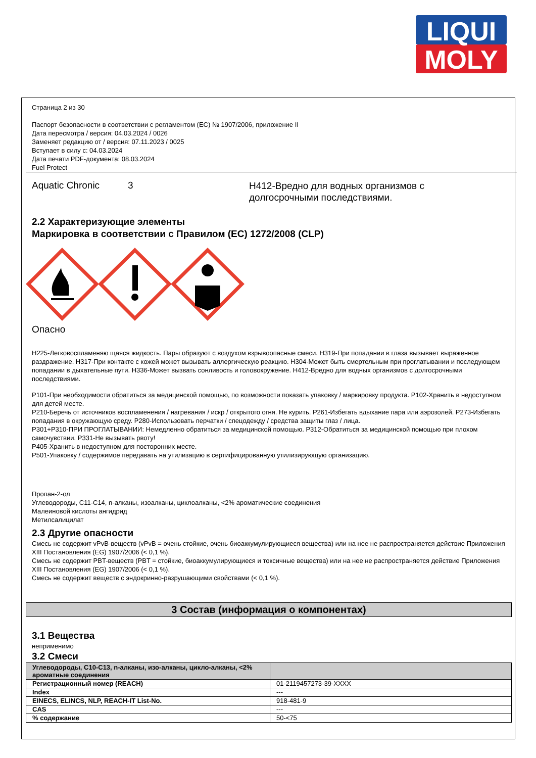LIQUI
MOLY
Страница 2 из 30
Паспорт безопасности в соответствии с регламентом (ЕС) № 1907/2006, приложение II
Дата пересмотра / версия: 04.03.2024 / 0026
Заменяет редакцию от / версия: 07.11.2023 / 0025
Вступает в силу с: 04.03.2024
Дата печати PDF-документа: 08.03.2024
Fuel Protect
Aquatic Chronic 3
H412-Вредно для водных организмов с долгосрочными последствиями.
2.2 Характеризующие элементы
Маркировка в соответствии с Правилом (ЕС) 1272/2008 (CLP)
Опасно
H225-Легковоспламеняю щаяся жидкость. Пары образуют с воздухом взрывоопасные смеси. H319-При попадании в глаза вызывает выраженное раздражение. H317-При контакте с кожей может вызывать аллергическую реакцию. H304-Может быть смертельным при проглатывании и последующем попадании в дыхательные пути. H336-Может вызвать сонливость и головокружение. H412-Вредно для водных организмов с долгосрочными последствиями.
P101-При необходимости обратиться за медицинской помощью, по возможности показать упаковку / маркировку продукта. P102-Хранить в недоступном для детей месте.
P210-Беречь от источников воспламенения / нагревания / искр / открытого огня. Не курить. P261-Избегать вдыхание пара или аэрозолей. P273-Избегать попадания в окружающую среду. P280-Использовать перчатки / спецодежду / средства защиты глаз / лица.
P301+P310-ПРИ ПРОГЛАТЫВАНИИ: Немедленно обратиться за медицинской помощью. P312-Обратиться за медицинской помощью при плохом самочувствии. P331-Не вызывать рвоту!
P405-Хранить в недоступном для посторонних месте.
P501-Упаковку / содержимое передавать на утилизацию в сертифицированную утилизирующую организацию.
Пропан-2-ол
Углеводороды, C11-C14, n-алканы, изоалканы, циклоалканы, <2% ароматические соединения
Малеиновой кислоты ангидрид
Метилсалицилат
2.3 Другие опасности
Смесь не содержит vPvB-веществ (vPvB = очень стойкие, очень биоаккумулирующиеся вещества) или на нее не распространяется действие Приложения XIII Постановления (EG) 1907/2006 (< 0,1 %).
Смесь не содержит PBT-веществ (PBT = стойкие, биоаккумулирующиеся и токсичные вещества) или на нее не распространяется действие Приложения XIII Постановления (EG) 1907/2006 (< 0,1 %).
Смесь не содержит веществ с эндокринно-разрушающими свойствами (< 0,1 %).
3 Состав (информация о компонентах)
3.1 Вещества
неприменимо
3.2 Смеси
| Углеводороды, C10-C13, n-алканы, изо-алканы, цикло-алканы, <2% ароматные соединения | |
| --- | --- |
| Регистрационный номер (REACH) | 01-2119457273-39-XXXX |
| Index | --- |
| EINECS, ELINCS, NLP, REACH-IT List-No. | 918-481-9 |
| CAS | --- |
| % содержание | 50-<75 |